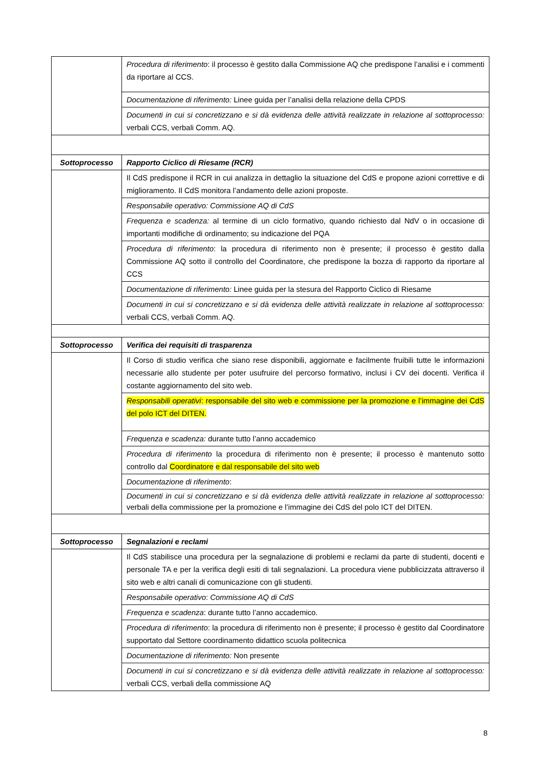| | Procedura di riferimento : il processo è gestito dalla Commissione AQ che predispone l’analisi e i commenti da riportare al CCS. |
| | Documentazione di riferimento: Linee guida per l’analisi della relazione della CPDS |
| | Documenti in cui si concretizzano e si dà evidenza delle attività realizzate in relazione al sottoprocesso: verbali CCS, verbali Comm. AQ. |
| Sottoprocesso | Rapporto Ciclico di Riesame (RCR) |
| | Il CdS predispone il RCR in cui analizza in dettaglio la situazione del CdS e propone azioni correttive e di miglioramento. Il CdS monitora l’andamento delle azioni proposte. |
| | Responsabile operativo: Commissione AQ di CdS |
| | Frequenza e scadenza: al termine di un ciclo formativo, quando richiesto dal NdV o in occasione di importanti modifiche di ordinamento; su indicazione del PQA |
| | Procedura di riferimento : la procedura di riferimento non è presente; il processo è gestito dalla Commissione AQ sotto il controllo del Coordinatore, che predispone la bozza di rapporto da riportare al CCS |
| | Documentazione di riferimento: Linee guida per la stesura del Rapporto Ciclico di Riesame |
| | Documenti in cui si concretizzano e si dà evidenza delle attività realizzate in relazione al sottoprocesso: verbali CCS, verbali Comm. AQ. |
| Sottoprocesso | Verifica dei requisiti di trasparenza |
| | Il Corso di studio verifica che siano rese disponibili, aggiornate e facilmente fruibili tutte le informazioni necessarie allo studente per poter usufruire del percorso formativo, inclusi i CV dei docenti. Verifica il costante aggiornamento del sito web. |
| | Responsabili operativi : responsabile del sito web e commissione per la promozione e l’immagine dei CdS del polo ICT del DITEN. |
| | Frequenza e scadenza: durante tutto l’anno accademico |
| | Procedura di riferimento la procedura di riferimento non è presente; il processo è mantenuto sotto controllo dal Coordinatore e dal responsabile del sito web |
| | Documentazione di riferimento : |
| | Documenti in cui si concretizzano e si dà evidenza delle attività realizzate in relazione al sottoprocesso: verbali della commissione per la promozione e l’immagine dei CdS del polo ICT del DITEN. |
| Sottoprocesso | Segnalazioni e reclami |
| | Il CdS stabilisce una procedura per la segnalazione di problemi e reclami da parte di studenti, docenti e personale TA e per la verifica degli esiti di tali segnalazioni. La procedura viene pubblicizzata attraverso il sito web e altri canali di comunicazione con gli studenti. |
| | Responsabile operativo : Commissione AQ di CdS |
| | Frequenza e scadenza : durante tutto l’anno accademico. |
| | Procedura di riferimento : la procedura di riferimento non è presente; il processo è gestito dal Coordinatore supportato dal Settore coordinamento didattico scuola politecnica |
| | Documentazione di riferimento: Non presente |
| | Documenti in cui si concretizzano e si dà evidenza delle attività realizzate in relazione al sottoprocesso: verbali CCS, verbali della commissione AQ |
8